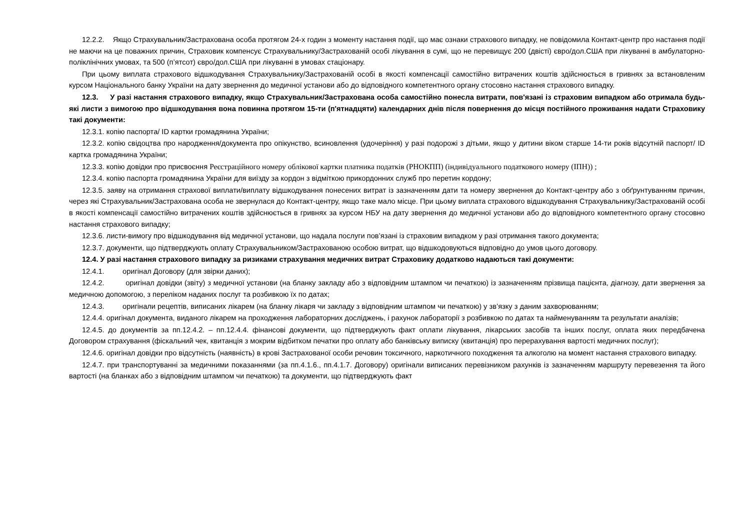12.2.2. Якщо Страхувальник/Застрахована особа протягом 24-х годин з моменту настання події, що має ознаки страхового випадку, не повідомила Контакт-центр про настання події не маючи на це поважних причин, Страховик компенсує Страхувальнику/Застрахованій особі лікування в сумі, що не перевищує 200 (двісті) євро/дол.США при лікуванні в амбулаторно-поліклінічних умовах, та 500 (п’ятсот) євро/дол.США при лікуванні в умовах стаціонару.
При цьому виплата страхового відшкодування Страхувальнику/Застрахованій особі в якості компенсації самостійно витрачених коштів здійснюється в гривнях за встановленим курсом Національного банку України на дату звернення до медичної установи або до відповідного компетентного органу стосовно настання страхового випадку.
12.3. У разі настання страхового випадку, якщо Страхувальник/Застрахована особа самостійно понесла витрати, пов'язані із страховим випадком або отримала будь-які листи з вимогою про відшкодування вона повинна протягом 15-ти (п'ятнадцяти) календарних днів після повернення до місця постійного проживання надати Страховику такі документи:
12.3.1. копію паспорта/ ID картки громадянина України;
12.3.2. копію свідоцтва про народження/документа про опікунство, всиновлення (удочеріння) у разі подорожі з дітьми, якщо у дитини віком старше 14-ти років відсутній паспорт/ ID картка громадянина України;
12.3.3. копію довідки про присвоєння Реєстраційного номеру облікової картки платника податків (РНОКПП) (індивідуального податкового номеру (ІПН)) ;
12.3.4. копію паспорта громадянина України для виїзду за кордон з відміткою прикордонних служб про перетин кордону;
12.3.5. заяву на отримання страхової виплати/виплату відшкодування понесених витрат із зазначенням дати та номеру звернення до Контакт-центру або з обґрунтуванням причин, через які Страхувальник/Застрахована особа не звернулася до Контакт-центру, якщо таке мало місце. При цьому виплата страхового відшкодування Страхувальнику/Застрахованій особі в якості компенсації самостійно витрачених коштів здійснюється в гривнях за курсом НБУ на дату звернення до медичної установи або до відповідного компетентного органу стосовно настання страхового випадку;
12.3.6. листи-вимогу про відшкодування від медичної установи, що надала послуги пов’язані із страховим випадком у разі отримання такого документа;
12.3.7. документи, що підтверджують оплату Страхувальником/Застрахованою особою витрат, що відшкодовуються відповідно до умов цього договору.
12.4. У разі настання страхового випадку за ризиками страхування медичних витрат Страховику додатково надаються такі документи:
12.4.1. оригінал Договору (для звірки даних);
12.4.2. оригінал довідки (звіту) з медичної установи (на бланку закладу або з відповідним штампом чи печаткою) із зазначенням прізвища пацієнта, діагнозу, дати звернення за медичною допомогою, з переліком наданих послуг та розбивкою їх по датах;
12.4.3. оригінали рецептів, виписаних лікарем (на бланку лікаря чи закладу з відповідним штампом чи печаткою) у зв’язку з даним захворюванням;
12.4.4. оригінал документа, виданого лікарем на проходження лабораторних досліджень, і рахунок лабораторії з розбивкою по датах та найменуванням та результати аналізів;
12.4.5. до документів за пп.12.4.2. – пп.12.4.4. фінансові документи, що підтверджують факт оплати лікування, лікарських засобів та інших послуг, оплата яких передбачена Договором страхування (фіскальний чек, квитанція з мокрим відбитком печатки про оплату або банківську виписку (квитанція) про перерахування вартості медичних послуг);
12.4.6. оригінал довідки про відсутність (наявність) в крові Застрахованої особи речовин токсичного, наркотичного походження та алкоголю на момент настання страхового випадку.
12.4.7. при транспортуванні за медичними показаннями (за пп.4.1.6., пп.4.1.7. Договору) оригінали виписаних перевізником рахунків із зазначенням маршруту перевезення та його вартості (на бланках або з відповідним штампом чи печаткою) та документи, що підтверджують факт